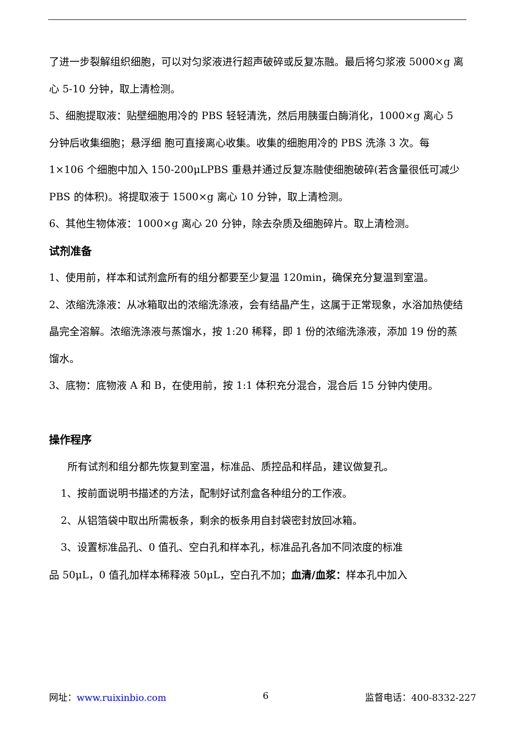了进一步裂解组织细胞，可以对匀浆液进行超声破碎或反复冻融。最后将匀浆液 5000×g 离心 5-10 分钟，取上清检测。
5、细胞提取液：贴壁细胞用冷的 PBS 轻轻清洗，然后用胰蛋白酶消化，1000×g 离心 5 分钟后收集细胞；悬浮细 胞可直接离心收集。收集的细胞用冷的 PBS 洗涤 3 次。每 1×106 个细胞中加入 150-200μLPBS 重悬并通过反复冻融使细胞破碎(若含量很低可减少 PBS 的体积)。将提取液于 1500×g 离心 10 分钟，取上清检测。
6、其他生物体液：1000×g 离心 20 分钟，除去杂质及细胞碎片。取上清检测。
试剂准备
1、使用前，样本和试剂盒所有的组分都要至少复温 120min，确保充分复温到室温。
2、浓缩洗涤液：从冰箱取出的浓缩洗涤液，会有结晶产生，这属于正常现象，水浴加热使结晶完全溶解。浓缩洗涤液与蒸馏水，按 1:20 稀释，即 1 份的浓缩洗涤液，添加 19 份的蒸馏水。
3、底物：底物液 A 和 B，在使用前，按 1:1 体积充分混合，混合后 15 分钟内使用。
操作程序
所有试剂和组分都先恢复到室温，标准品、质控品和样品，建议做复孔。
1、按前面说明书描述的方法，配制好试剂盒各种组分的工作液。
2、从铝箔袋中取出所需板条，剩余的板条用自封袋密封放回冰箱。
3、设置标准品孔、0 值孔、空白孔和样本孔，标准品孔各加不同浓度的标准
品 50μL，0 值孔加样本稀释液 50μL，空白孔不加；血清/血浆：样本孔中加入
网址：www.ruixinbio.com 6 监督电话：400-8332-227